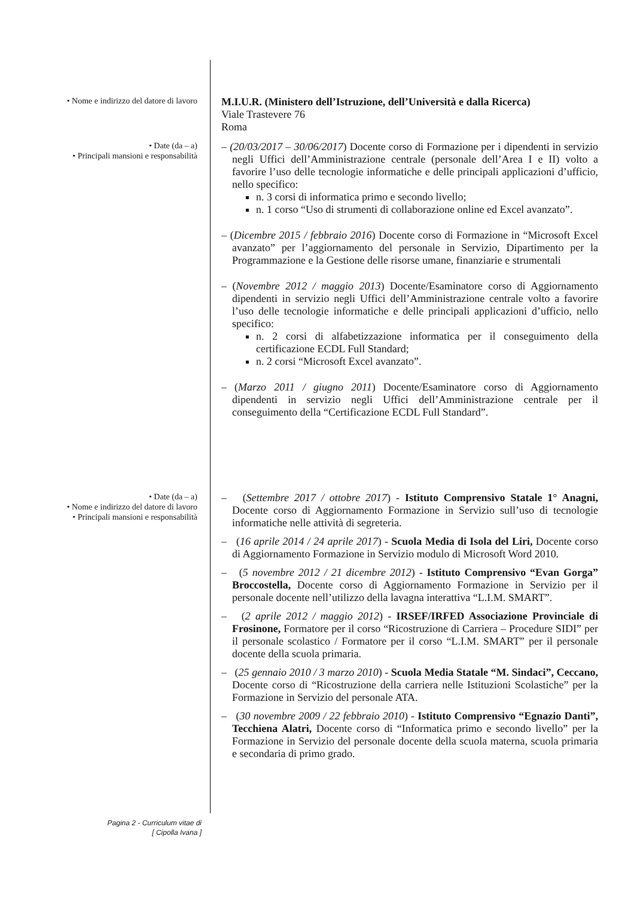• Nome e indirizzo del datore di lavoro
M.I.U.R. (Ministero dell’Istruzione, dell’Università e dalla Ricerca)
Viale Trastevere 76
Roma
• Date (da – a)
• Principali mansioni e responsabilità
– (20/03/2017 – 30/06/2017) Docente corso di Formazione per i dipendenti in servizio negli Uffici dell’Amministrazione centrale (personale dell’Area I e II) volto a favorire l’uso delle tecnologie informatiche e delle principali applicazioni d’ufficio, nello specifico:
n. 3 corsi di informatica primo e secondo livello;
n. 1 corso “Uso di strumenti di collaborazione online ed Excel avanzato”.
– (Dicembre 2015 / febbraio 2016) Docente corso di Formazione in “Microsoft Excel avanzato” per l’aggiornamento del personale in Servizio, Dipartimento per la Programmazione e la Gestione delle risorse umane, finanziarie e strumentali
– (Novembre 2012 / maggio 2013) Docente/Esaminatore corso di Aggiornamento dipendenti in servizio negli Uffici dell’Amministrazione centrale volto a favorire l’uso delle tecnologie informatiche e delle principali applicazioni d’ufficio, nello specifico:
n. 2 corsi di alfabetizzazione informatica per il conseguimento della certificazione ECDL Full Standard;
n. 2 corsi “Microsoft Excel avanzato”.
– (Marzo 2011 / giugno 2011) Docente/Esaminatore corso di Aggiornamento dipendenti in servizio negli Uffici dell’Amministrazione centrale per il conseguimento della “Certificazione ECDL Full Standard”.
• Date (da – a)
• Nome e indirizzo del datore di lavoro
• Principali mansioni e responsabilità
– (Settembre 2017 / ottobre 2017) - Istituto Comprensivo Statale 1° Anagni, Docente corso di Aggiornamento Formazione in Servizio sull’uso di tecnologie informatiche nelle attività di segreteria.
– (16 aprile 2014 / 24 aprile 2017) - Scuola Media di Isola del Liri, Docente corso di Aggiornamento Formazione in Servizio modulo di Microsoft Word 2010.
– (5 novembre 2012 / 21 dicembre 2012) - Istituto Comprensivo “Evan Gorga” Broccostella, Docente corso di Aggiornamento Formazione in Servizio per il personale docente nell’utilizzo della lavagna interattiva “L.I.M. SMART”.
– (2 aprile 2012 / maggio 2012) - IRSEF/IRFED Associazione Provinciale di Frosinone, Formatore per il corso “Ricostruzione di Carriera – Procedure SIDI” per il personale scolastico / Formatore per il corso “L.I.M. SMART” per il personale docente della scuola primaria.
– (25 gennaio 2010 / 3 marzo 2010) - Scuola Media Statale “M. Sindaci”, Ceccano, Docente corso di “Ricostruzione della carriera nelle Istituzioni Scolastiche” per la Formazione in Servizio del personale ATA.
– (30 novembre 2009 / 22 febbraio 2010) - Istituto Comprensivo “Egnazio Danti”, Tecchiena Alatri, Docente corso di “Informatica primo e secondo livello” per la Formazione in Servizio del personale docente della scuola materna, scuola primaria e secondaria di primo grado.
Pagina 2 - Curriculum vitae di
[ Cipolla Ivana ]